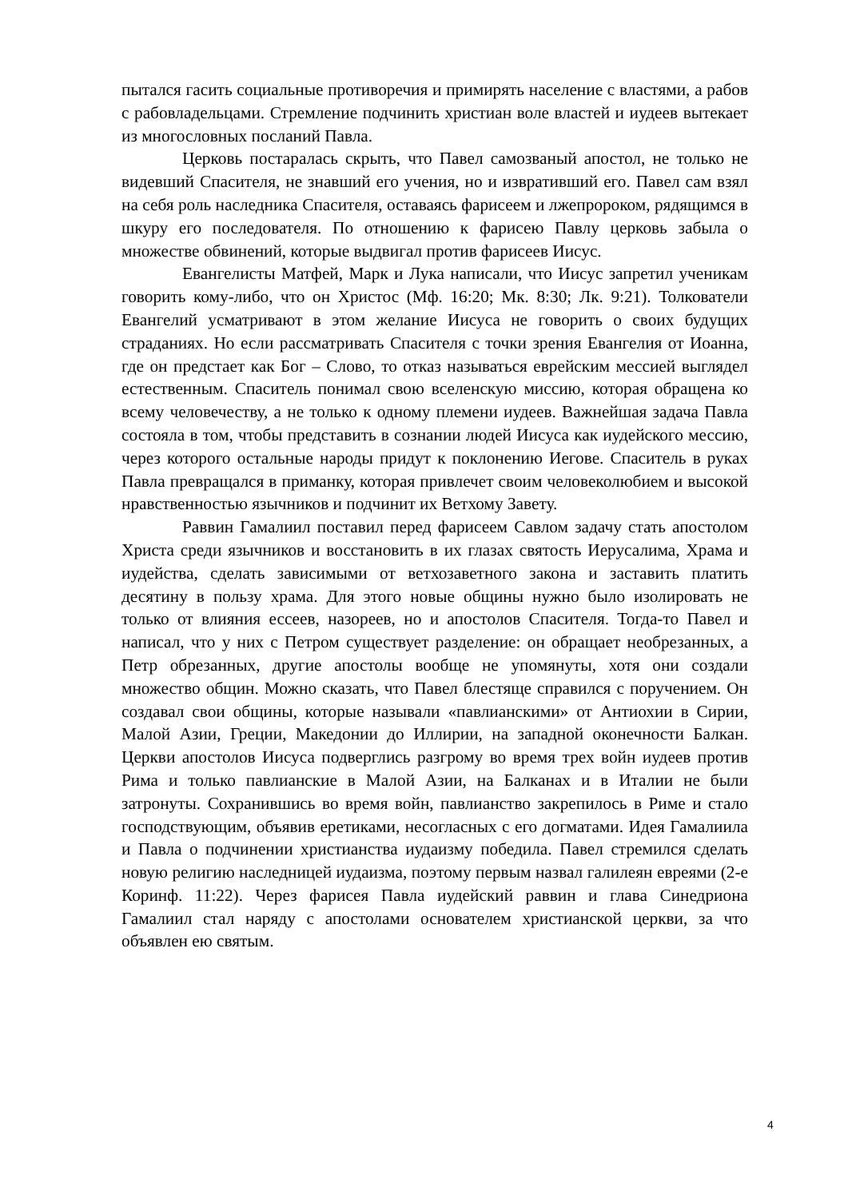пытался гасить социальные противоречия и примирять население с властями, а рабов с рабовладельцами. Стремление подчинить христиан воле властей и иудеев вытекает из многословных посланий Павла.
Церковь постаралась скрыть, что Павел самозваный апостол, не только не видевший Спасителя, не знавший его учения, но и извративший его. Павел сам взял на себя роль наследника Спасителя, оставаясь фарисеем и лжепророком, рядящимся в шкуру его последователя. По отношению к фарисею Павлу церковь забыла о множестве обвинений, которые выдвигал против фарисеев Иисус.
Евангелисты Матфей, Марк и Лука написали, что Иисус запретил ученикам говорить кому-либо, что он Христос (Мф. 16:20; Мк. 8:30; Лк. 9:21). Толкователи Евангелий усматривают в этом желание Иисуса не говорить о своих будущих страданиях. Но если рассматривать Спасителя с точки зрения Евангелия от Иоанна, где он предстает как Бог – Слово, то отказ называться еврейским мессией выглядел естественным. Спаситель понимал свою вселенскую миссию, которая обращена ко всему человечеству, а не только к одному племени иудеев. Важнейшая задача Павла состояла в том, чтобы представить в сознании людей Иисуса как иудейского мессию, через которого остальные народы придут к поклонению Иегове. Спаситель в руках Павла превращался в приманку, которая привлечет своим человеколюбием и высокой нравственностью язычников и подчинит их Ветхому Завету.
Раввин Гамалиил поставил перед фарисеем Савлом задачу стать апостолом Христа среди язычников и восстановить в их глазах святость Иерусалима, Храма и иудейства, сделать зависимыми от ветхозаветного закона и заставить платить десятину в пользу храма. Для этого новые общины нужно было изолировать не только от влияния ессеев, назореев, но и апостолов Спасителя. Тогда-то Павел и написал, что у них с Петром существует разделение: он обращает необрезанных, а Петр обрезанных, другие апостолы вообще не упомянуты, хотя они создали множество общин. Можно сказать, что Павел блестяще справился с поручением. Он создавал свои общины, которые называли «павлианскими» от Антиохии в Сирии, Малой Азии, Греции, Македонии до Иллирии, на западной оконечности Балкан. Церкви апостолов Иисуса подверглись разгрому во время трех войн иудеев против Рима и только павлианские в Малой Азии, на Балканах и в Италии не были затронуты. Сохранившись во время войн, павлианство закрепилось в Риме и стало господствующим, объявив еретиками, несогласных с его догматами. Идея Гамалиила и Павла о подчинении христианства иудаизму победила. Павел стремился сделать новую религию наследницей иудаизма, поэтому первым назвал галилеян евреями (2-е Коринф. 11:22). Через фарисея Павла иудейский раввин и глава Синедриона Гамалиил стал наряду с апостолами основателем христианской церкви, за что объявлен ею святым.
4